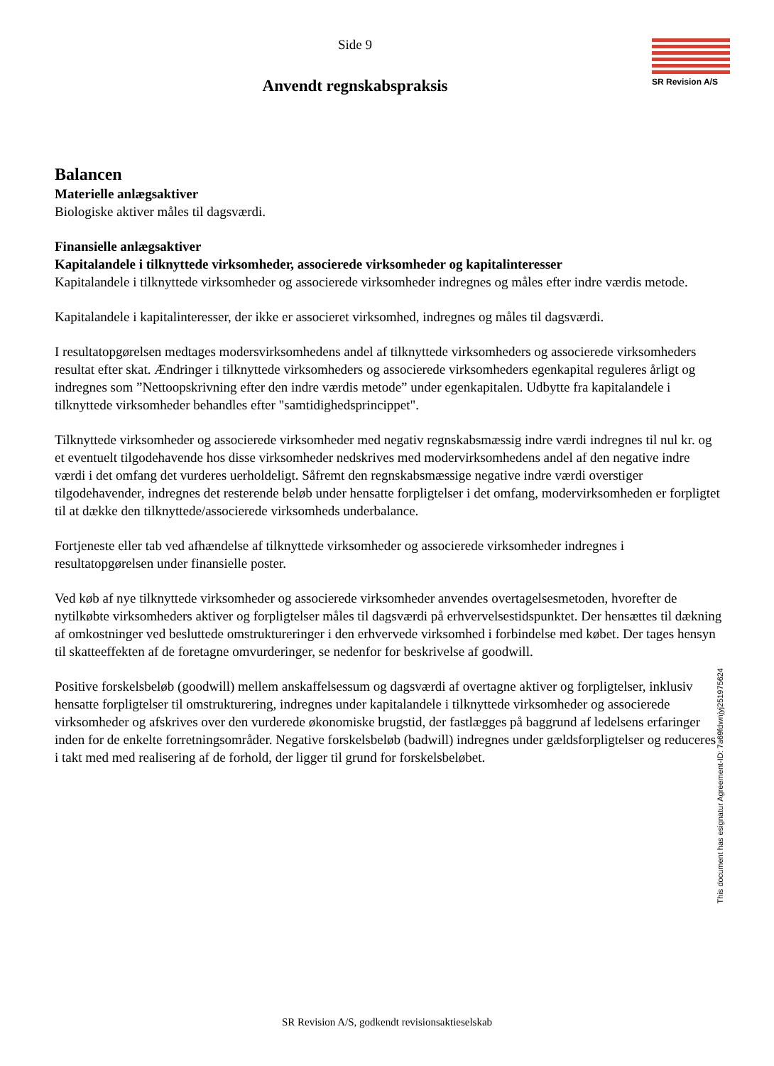Side 9
SR Revision A/S
Anvendt regnskabspraksis
Balancen
Materielle anlægsaktiver
Biologiske aktiver måles til dagsværdi.
Finansielle anlægsaktiver
Kapitalandele i tilknyttede virksomheder, associerede virksomheder og kapitalinteresser
Kapitalandele i tilknyttede virksomheder og associerede virksomheder indregnes og måles efter indre værdis metode.
Kapitalandele i kapitalinteresser, der ikke er associeret virksomhed, indregnes og måles til dagsværdi.
I resultatopgørelsen medtages modersvirksomhedens andel af tilknyttede virksomheders og associerede virksomheders resultat efter skat. Ændringer i tilknyttede virksomheders og associerede virksomheders egenkapital reguleres årligt og indregnes som ”Nettoopskrivning efter den indre værdis metode” under egenkapitalen. Udbytte fra kapitalandele i tilknyttede virksomheder behandles efter "samtidighedsprincippet".
Tilknyttede virksomheder og associerede virksomheder med negativ regnskabsmæssig indre værdi indregnes til nul kr. og et eventuelt tilgodehavende hos disse virksomheder nedskrives med modervirksomhedens andel af den negative indre værdi i det omfang det vurderes uerholdeligt. Såfremt den regnskabsmæssige negative indre værdi overstiger tilgodehavender, indregnes det resterende beløb under hensatte forpligtelser i det omfang, modervirksomheden er forpligtet til at dække den tilknyttede/associerede virksomheds underbalance.
Fortjeneste eller tab ved afhændelse af tilknyttede virksomheder og associerede virksomheder indregnes i resultatopgørelsen under finansielle poster.
Ved køb af nye tilknyttede virksomheder og associerede virksomheder anvendes overtagelsesmetoden, hvorefter de nytilkøbte virksomheders aktiver og forpligtelser måles til dagsværdi på erhvervelsestidspunktet. Der hensættes til dækning af omkostninger ved besluttede omstruktureringer i den erhvervede virksomhed i forbindelse med købet. Der tages hensyn til skatteeffekten af de foretagne omvurderinger, se nedenfor for beskrivelse af goodwill.
Positive forskelsbeløb (goodwill) mellem anskaffelsessum og dagsværdi af overtagne aktiver og forpligtelser, inklusiv hensatte forpligtelser til omstrukturering, indregnes under kapitalandele i tilknyttede virksomheder og associerede virksomheder og afskrives over den vurderede økonomiske brugstid, der fastlægges på baggrund af ledelsens erfaringer inden for de enkelte forretningsområder. Negative forskelsbeløb (badwill) indregnes under gældsforpligtelser og reduceres i takt med med realisering af de forhold, der ligger til grund for forskelsbeløbet.
This document has esignatur Agreement-ID: 7a69fdwnjyj251975624
SR Revision A/S, godkendt revisionsaktieselskab